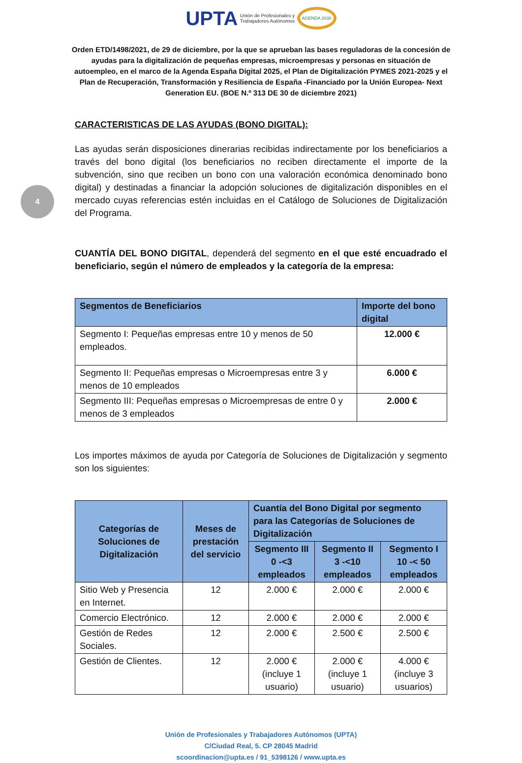UPTA Unión de Profesionales y
Trabajadores Autónomos AGENDA 2030
Orden ETD/1498/2021, de 29 de diciembre, por la que se aprueban las bases reguladoras de la concesión de ayudas para la digitalización de pequeñas empresas, microempresas y personas en situación de autoempleo, en el marco de la Agenda España Digital 2025, el Plan de Digitalización PYMES 2021-2025 y el Plan de Recuperación, Transformación y Resiliencia de España -Financiado por la Unión Europea- Next Generation EU. (BOE N.º 313 DE 30 de diciembre 2021)
4
CARACTERISTICAS DE LAS AYUDAS (BONO DIGITAL):
Las ayudas serán disposiciones dinerarias recibidas indirectamente por los beneficiarios a través del bono digital (los beneficiarios no reciben directamente el importe de la subvención, sino que reciben un bono con una valoración económica denominado bono digital) y destinadas a financiar la adopción soluciones de digitalización disponibles en el mercado cuyas referencias estén incluidas en el Catálogo de Soluciones de Digitalización del Programa.
CUANTÍA DEL BONO DIGITAL, dependerá del segmento en el que esté encuadrado el beneficiario, según el número de empleados y la categoría de la empresa:
| Segmentos de Beneficiarios | Importe del bono digital |
| --- | --- |
| Segmento I: Pequeñas empresas entre 10 y menos de 50 empleados. | 12.000 € |
| Segmento II: Pequeñas empresas o Microempresas entre 3 y menos de 10 empleados | 6.000 € |
| Segmento III: Pequeñas empresas o Microempresas de entre 0 y menos de 3 empleados | 2.000 € |
Los importes máximos de ayuda por Categoría de Soluciones de Digitalización y segmento son los siguientes:
| Categorías de Soluciones de Digitalización | Meses de prestación del servicio | Cuantía del Bono Digital por segmento para las Categorías de Soluciones de Digitalización | | |
| --- | --- | --- | --- | --- |
| | | Segmento III 0 -<3 empleados | Segmento II 3 -<10 empleados | Segmento I 10 -< 50 empleados |
| Sitio Web y Presencia en Internet. | 12 | 2.000 € | 2.000 € | 2.000 € |
| Comercio Electrónico. | 12 | 2.000 € | 2.000 € | 2.000 € |
| Gestión de Redes Sociales. | 12 | 2.000 € | 2.500 € | 2.500 € |
| Gestión de Clientes. | 12 | 2.000 € (incluye 1 usuario) | 2.000 € (incluye 1 usuario) | 4.000 € (incluye 3 usuarios) |
Unión de Profesionales y Trabajadores Autónomos (UPTA)
C/Ciudad Real, 5. CP 28045 Madrid
scoordinacion@upta.es / 91_5398126 / www.upta.es